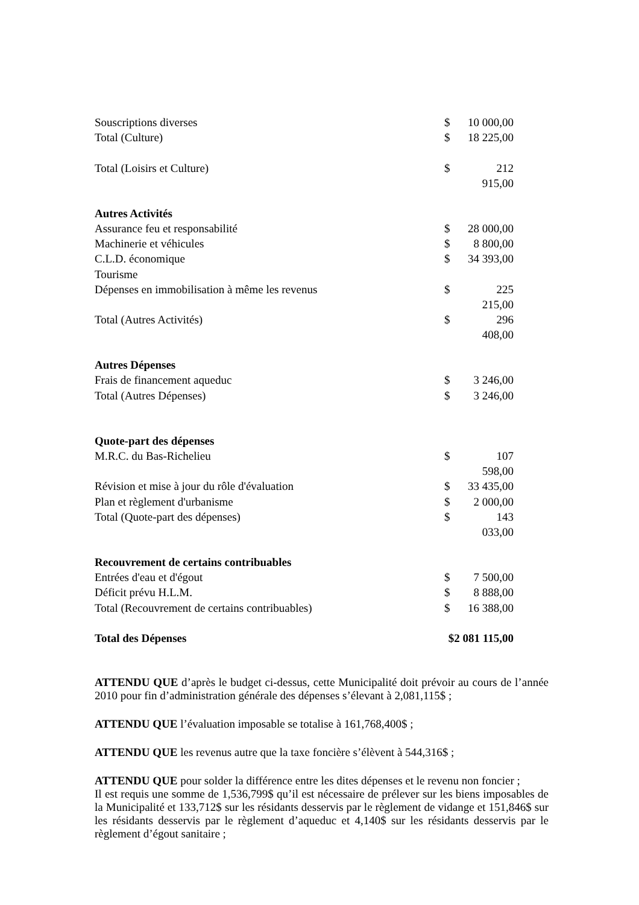| Souscriptions diverses | $ | 10 000,00 |
| Total (Culture) | $ | 18 225,00 |
| Total (Loisirs et Culture) | $ | 212 915,00 |
| Autres Activités | | |
| Assurance feu et responsabilité | $ | 28 000,00 |
| Machinerie et véhicules | $ | 8 800,00 |
| C.L.D. économique | $ | 34 393,00 |
| Tourisme | | |
| Dépenses en immobilisation à même les revenus | $ | 225 215,00 |
| Total (Autres Activités) | $ | 296 408,00 |
| Autres Dépenses | | |
| Frais de financement aqueduc | $ | 3 246,00 |
| Total (Autres Dépenses) | $ | 3 246,00 |
| Quote-part des dépenses | | |
| M.R.C. du Bas-Richelieu | $ | 107 598,00 |
| Révision et mise à jour du rôle d'évaluation | $ | 33 435,00 |
| Plan et règlement d'urbanisme | $ | 2 000,00 |
| Total (Quote-part des dépenses) | $ | 143 033,00 |
| Recouvrement de certains contribuables | | |
| Entrées d'eau et d'égout | $ | 7 500,00 |
| Déficit prévu H.L.M. | $ | 8 888,00 |
| Total (Recouvrement de certains contribuables) | $ | 16 388,00 |
| Total des Dépenses | $2 081 115,00 | |
ATTENDU QUE d’après le budget ci-dessus, cette Municipalité doit prévoir au cours de l’année 2010 pour fin d’administration générale des dépenses s’élevant à 2,081,115$ ;
ATTENDU QUE l’évaluation imposable se totalise à 161,768,400$ ;
ATTENDU QUE les revenus autre que la taxe foncière s’élèvent à 544,316$ ;
ATTENDU QUE pour solder la différence entre les dites dépenses et le revenu non foncier ;
Il est requis une somme de 1,536,799$ qu’il est nécessaire de prélever sur les biens imposables de la Municipalité et 133,712$ sur les résidants desservis par le règlement de vidange et 151,846$ sur les résidants desservis par le règlement d’aqueduc et 4,140$ sur les résidants desservis par le règlement d’égout sanitaire ;